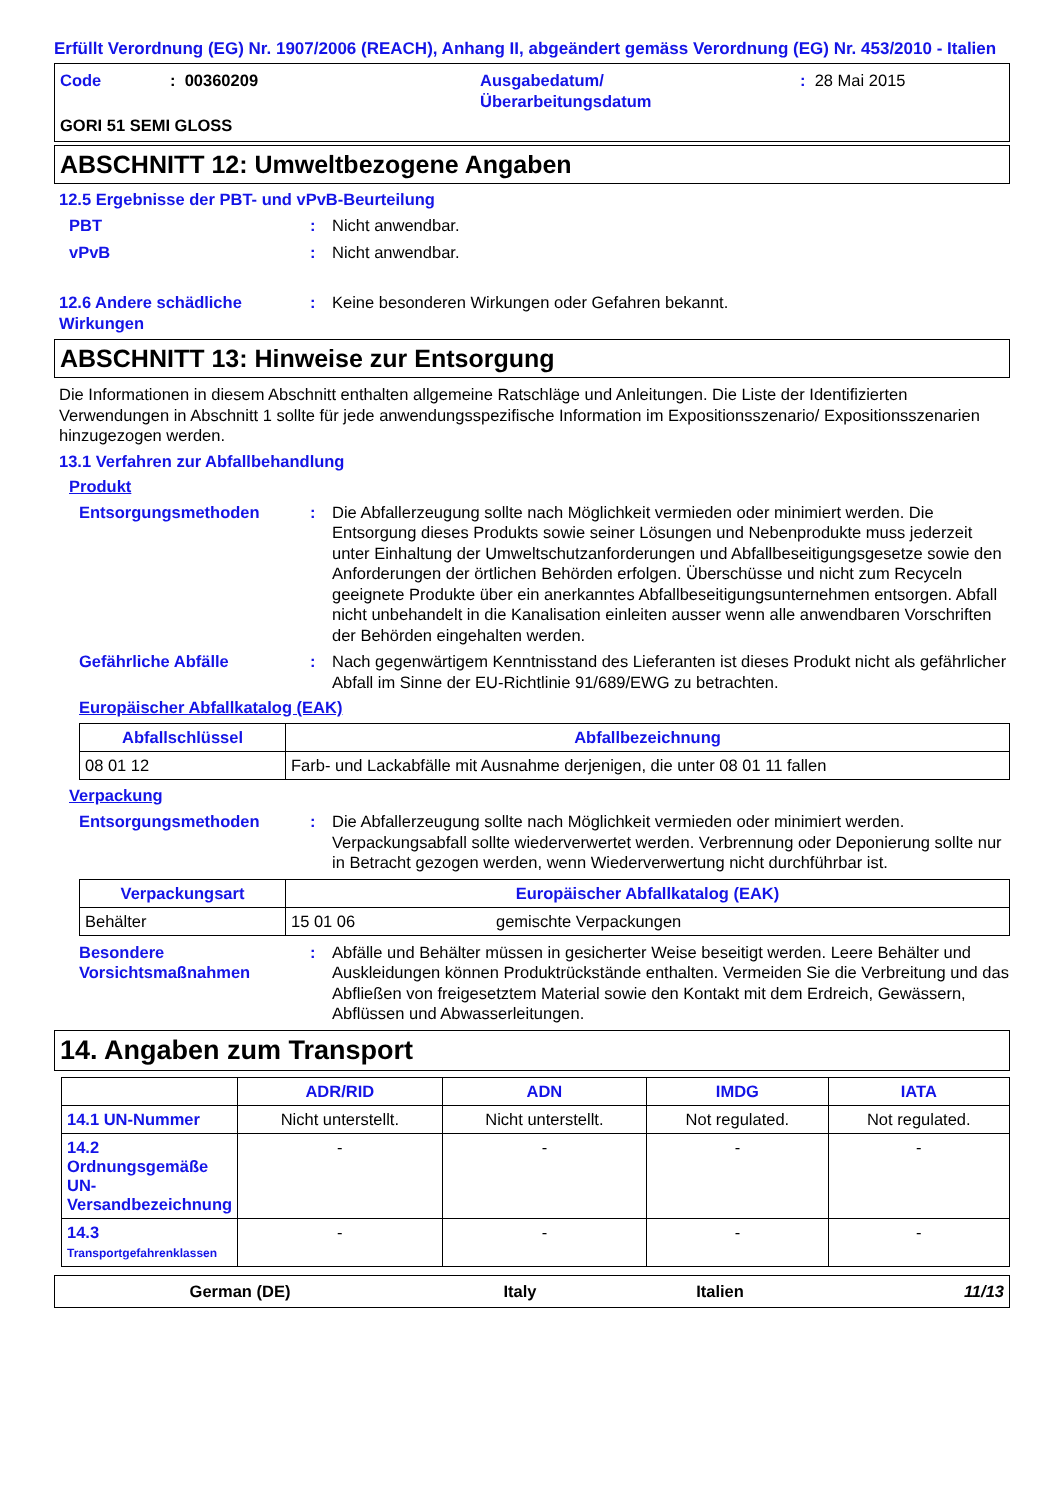Erfüllt Verordnung (EG) Nr. 1907/2006 (REACH), Anhang II, abgeändert gemäss Verordnung (EG) Nr. 453/2010 - Italien
Code: 00360209 Ausgabedatum/
Überarbeitungsdatum: 28 Mai 2015
GORI 51 SEMI GLOSS
ABSCHNITT 12: Umweltbezogene Angaben
12.5 Ergebnisse der PBT- und vPvB-Beurteilung
PBT: Nicht anwendbar.
vPvB: Nicht anwendbar.
12.6 Andere schädliche Wirkungen: Keine besonderen Wirkungen oder Gefahren bekannt.
ABSCHNITT 13: Hinweise zur Entsorgung
Die Informationen in diesem Abschnitt enthalten allgemeine Ratschläge und Anleitungen. Die Liste der Identifizierten Verwendungen in Abschnitt 1 sollte für jede anwendungsspezifische Information im Expositionsszenario/ Expositionsszenarien hinzugezogen werden.
13.1 Verfahren zur Abfallbehandlung
Produkt
Entsorgungsmethoden: Die Abfallerzeugung sollte nach Möglichkeit vermieden oder minimiert werden. Die Entsorgung dieses Produkts sowie seiner Lösungen und Nebenprodukte muss jederzeit unter Einhaltung der Umweltschutzanforderungen und Abfallbeseitigungsgesetze sowie den Anforderungen der örtlichen Behörden erfolgen. Überschüsse und nicht zum Recyceln geeignete Produkte über ein anerkanntes Abfallbeseitigungsunternehmen entsorgen. Abfall nicht unbehandelt in die Kanalisation einleiten ausser wenn alle anwendbaren Vorschriften der Behörden eingehalten werden.
Gefährliche Abfälle: Nach gegenwärtigem Kenntnisstand des Lieferanten ist dieses Produkt nicht als gefährlicher Abfall im Sinne der EU-Richtlinie 91/689/EWG zu betrachten.
Europäischer Abfallkatalog (EAK)
| Abfallschlüssel | Abfallbezeichnung |
| --- | --- |
| 08 01 12 | Farb- und Lackabfälle mit Ausnahme derjenigen, die unter 08 01 11 fallen |
Verpackung
Entsorgungsmethoden: Die Abfallerzeugung sollte nach Möglichkeit vermieden oder minimiert werden. Verpackungsabfall sollte wiederverwertet werden. Verbrennung oder Deponierung sollte nur in Betracht gezogen werden, wenn Wiederverwertung nicht durchführbar ist.
| Verpackungsart | Europäischer Abfallkatalog (EAK) | |
| --- | --- | --- |
| Behälter | 15 01 06 | gemischte Verpackungen |
Besondere Vorsichtsmaßnahmen: Abfälle und Behälter müssen in gesicherter Weise beseitigt werden. Leere Behälter und Auskleidungen können Produktrückstände enthalten. Vermeiden Sie die Verbreitung und das Abfließen von freigesetztem Material sowie den Kontakt mit dem Erdreich, Gewässern, Abflüssen und Abwasserleitungen.
14. Angaben zum Transport
| | ADR/RID | ADN | IMDG | IATA |
| --- | --- | --- | --- | --- |
| 14.1 UN-Nummer | Nicht unterstellt. | Nicht unterstellt. | Not regulated. | Not regulated. |
| 14.2 Ordnungsgemäße UN-Versandbezeichnung | - | - | - | - |
| 14.3 Transportgefahrenklassen | - | - | - | - |
German (DE) Italy Italien 11/13